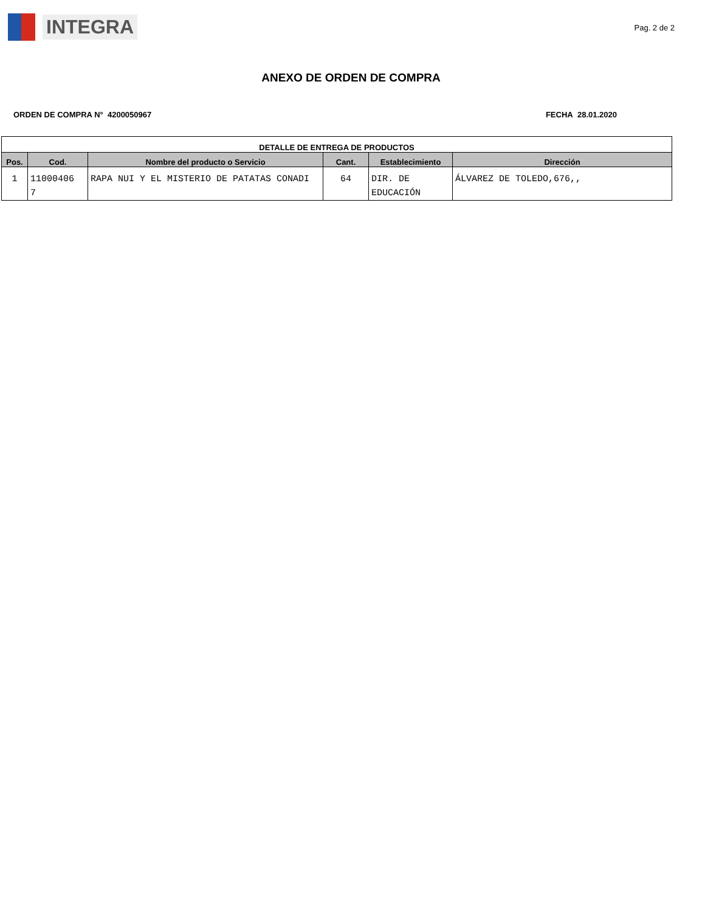INTEGRA
Pag. 2 de 2
ANEXO DE ORDEN DE COMPRA
ORDEN DE COMPRA N° 4200050967 FECHA 28.01.2020
| DETALLE DE ENTREGA DE PRODUCTOS | | | | | |
| --- | --- | --- | --- | --- | --- |
| Pos. | Cod. | Nombre del producto o Servicio | Cant. | Establecimiento | Dirección |
| 1 | 11000406 7 | RAPA NUI Y EL MISTERIO DE PATATAS CONADI | 64 | DIR. DE EDUCACIÓN | ÁLVAREZ DE TOLEDO,676,, |